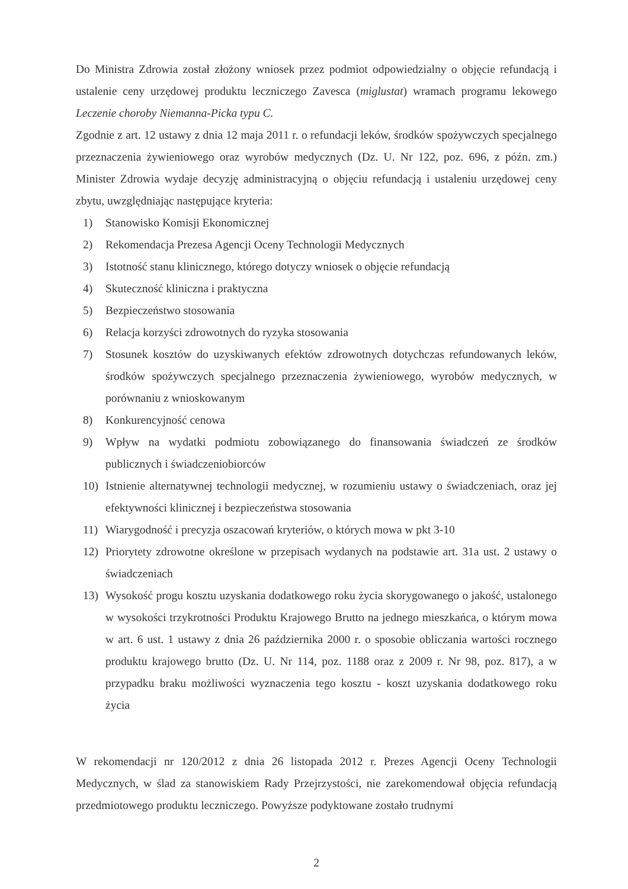Do Ministra Zdrowia został złożony wniosek przez podmiot odpowiedzialny o objęcie refundacją i ustalenie ceny urzędowej produktu leczniczego Zavesca (miglustat) wramach programu lekowego Leczenie choroby Niemanna-Picka typu C.
Zgodnie z art. 12 ustawy z dnia 12 maja 2011 r. o refundacji leków, środków spożywczych specjalnego przeznaczenia żywieniowego oraz wyrobów medycznych (Dz. U. Nr 122, poz. 696, z późn. zm.) Minister Zdrowia wydaje decyzję administracyjną o objęciu refundacją i ustaleniu urzędowej ceny zbytu, uwzględniając następujące kryteria:
1) Stanowisko Komisji Ekonomicznej
2) Rekomendacja Prezesa Agencji Oceny Technologii Medycznych
3) Istotność stanu klinicznego, którego dotyczy wniosek o objęcie refundacją
4) Skuteczność kliniczna i praktyczna
5) Bezpieczeństwo stosowania
6) Relacja korzyści zdrowotnych do ryzyka stosowania
7) Stosunek kosztów do uzyskiwanych efektów zdrowotnych dotychczas refundowanych leków, środków spożywczych specjalnego przeznaczenia żywieniowego, wyrobów medycznych, w porównaniu z wnioskowanym
8) Konkurencyjność cenowa
9) Wpływ na wydatki podmiotu zobowiązanego do finansowania świadczeń ze środków publicznych i świadczeniobiorców
10) Istnienie alternatywnej technologii medycznej, w rozumieniu ustawy o świadczeniach, oraz jej efektywności klinicznej i bezpieczeństwa stosowania
11) Wiarygodność i precyzja oszacowań kryteriów, o których mowa w pkt 3-10
12) Priorytety zdrowotne określone w przepisach wydanych na podstawie art. 31a ust. 2 ustawy o świadczeniach
13) Wysokość progu kosztu uzyskania dodatkowego roku życia skorygowanego o jakość, ustalonego w wysokości trzykrotności Produktu Krajowego Brutto na jednego mieszkańca, o którym mowa w art. 6 ust. 1 ustawy z dnia 26 października 2000 r. o sposobie obliczania wartości rocznego produktu krajowego brutto (Dz. U. Nr 114, poz. 1188 oraz z 2009 r. Nr 98, poz. 817), a w przypadku braku możliwości wyznaczenia tego kosztu - koszt uzyskania dodatkowego roku życia
W rekomendacji nr 120/2012 z dnia 26 listopada 2012 r. Prezes Agencji Oceny Technologii Medycznych, w ślad za stanowiskiem Rady Przejrzystości, nie zarekomendował objęcia refundacją przedmiotowego produktu leczniczego. Powyższe podyktowane zostało trudnymi
2